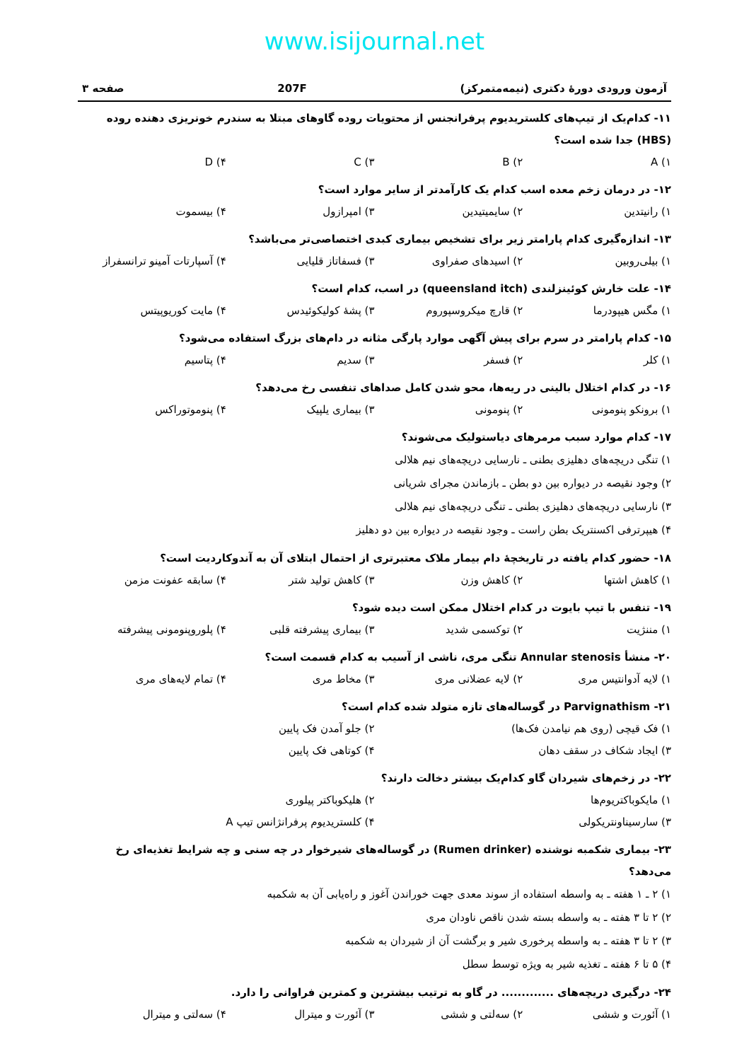www.isijournal.net
آزمون ورودی دورهٔ دکتری (نیمه‌متمرکز) 207F صفحه ۳
۱۱- کدام‌یک از تیپ‌های کلستریدیوم پرفرانجنس از محتویات روده گاوهای مبتلا به سندرم خونریزی دهنده روده (HBS) جدا شده است؟
۱) A ۲) B ۳) C ۴) D
۱۲- در درمان زخم معده اسب کدام یک کارآمدتر از سایر موارد است؟
۱) رانیتدین ۲) سایمیتیدین ۳) امپرازول ۴) بیسموت
۱۳- اندازه‌گیری کدام پارامتر زیر برای تشخیص بیماری کبدی اختصاصی‌تر می‌باشد؟
۱) بیلی‌روبین ۲) اسیدهای صفراوی ۳) فسفاتاز قلیایی ۴) آسپارتات آمینو ترانسفراز
۱۴- علت خارش کوئینزلندی (queensland itch) در اسب، کدام است؟
۱) مگس هیپودرما ۲) قارچ میکروسپوروم ۳) پشهٔ کولیکوئیدس ۴) مایت کوریوپیتس
۱۵- کدام پارامتر در سرم برای پیش آگهی موارد پارگی مثانه در دام‌های بزرگ استفاده می‌شود؟
۱) کلر ۲) فسفر ۳) سدیم ۴) پتاسیم
۱۶- در کدام اختلال بالینی در ریه‌ها، محو شدن کامل صداهای تنفسی رخ می‌دهد؟
۱) برونکو پنومونی ۲) پنومونی ۳) بیماری یلپیک ۴) پنوموتوراکس
۱۷- کدام موارد سبب مرمرهای دیاستولیک می‌شوند؟
۱) تنگی دریچه‌های دهلیزی بطنی ـ نارسایی دریچه‌های نیم هلالی
۲) وجود نقیصه در دیواره بین دو بطن ـ بازماندن مجرای شریانی
۳) نارسایی دریچه‌های دهلیزی بطنی ـ تنگی دریچه‌های نیم هلالی
۴) هیپرترفی اکسنتریک بطن راست ـ وجود نقیصه در دیواره بین دو دهلیز
۱۸- حضور کدام یافته در تاریخچهٔ دام بیمار ملاک معتبرتری از احتمال ابتلای آن به آندوکاردیت است؟
۱) کاهش اشتها ۲) کاهش وزن ۳) کاهش تولید شتر ۴) سابقه عفونت مزمن
۱۹- تنفس با تیپ بایوت در کدام اختلال ممکن است دیده شود؟
۱) مننژیت ۲) توکسمی شدید ۳) بیماری پیشرفته قلبی ۴) پلوروپنومونی پیشرفته
۲۰- منشأ Annular stenosis تنگی مری، ناشی از آسیب به کدام قسمت است؟
۱) لایه آدوانتیس مری ۲) لایه عضلانی مری ۳) مخاط مری ۴) تمام لایه‌های مری
۲۱- Parvignathism در گوساله‌های تازه متولد شده کدام است؟
۱) فک قیچی (روی هم نیامدن فک‌ها) ۲) جلو آمدن فک پایین
۳) ایجاد شکاف در سقف دهان ۴) کوتاهی فک پایین
۲۲- در زخم‌های شیردان گاو کدام‌یک بیشتر دخالت دارند؟
۱) مایکوباکتریوم‌ها ۲) هلیکوباکتر پیلوری
۳) سارسیناونتریکولی ۴) کلستریدیوم پرفرانژانس تیپ A
۲۳- بیماری شکمبه نوشنده (Rumen drinker) در گوساله‌های شیرخوار در چه سنی و چه شرایط تغذیه‌ای رخ می‌دهد؟
۱) ۲ ـ ۱ هفته ـ به واسطه استفاده از سوند معدی جهت خوراندن آغوز و راه‌یابی آن به شکمبه
۲) ۲ تا ۳ هفته ـ به واسطه بسته شدن ناقص ناودان مری
۳) ۲ تا ۳ هفته ـ به واسطه پرخوری شیر و برگشت آن از شیردان به شکمبه
۴) ۵ تا ۶ هفته ـ تغذیه شیر به ویژه توسط سطل
۲۴- درگیری دریچه‌های ............. در گاو به ترتیب بیشترین و کمترین فراوانی را دارد.
۱) آئورت و ششی ۲) سه‌لتی و ششی ۳) آئورت و میترال ۴) سه‌لتی و میترال